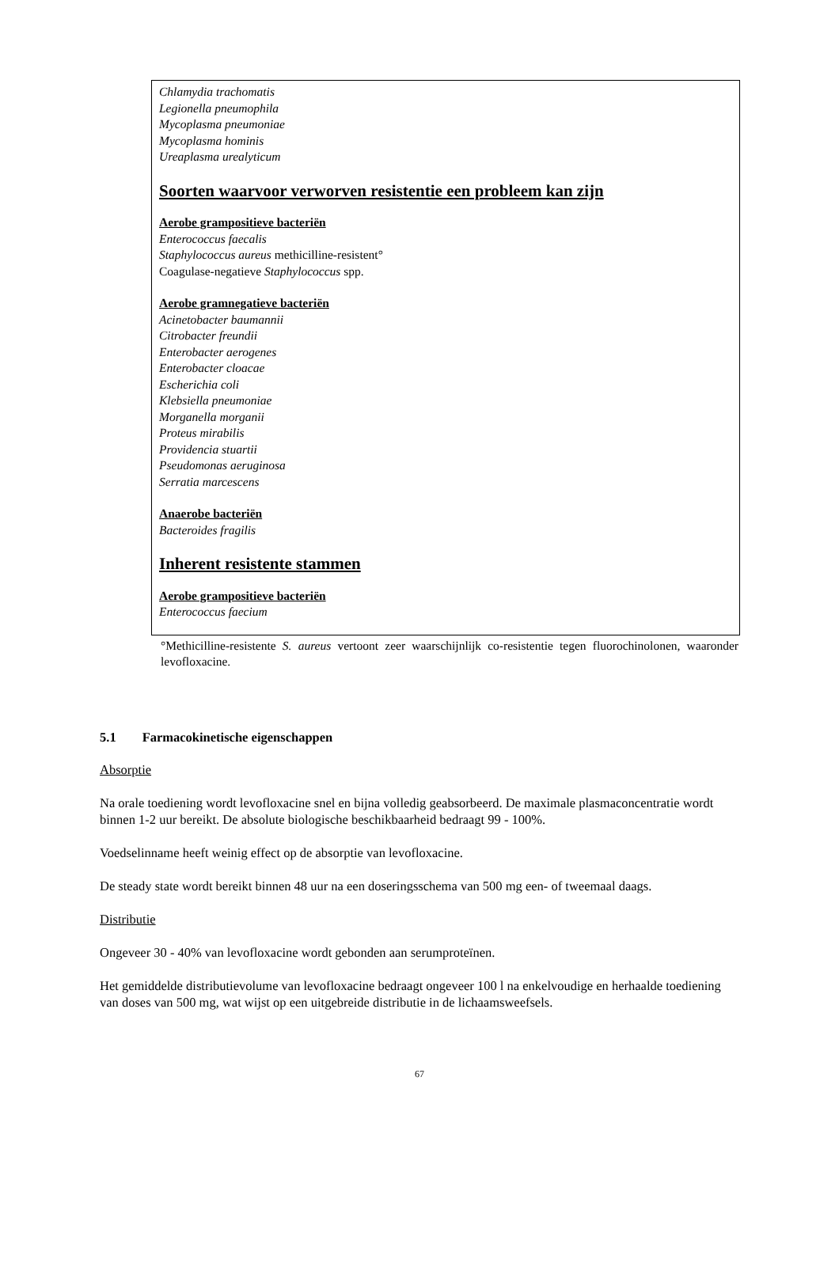| Chlamydia trachomatis Legionella pneumophila Mycoplasma pneumoniae Mycoplasma hominis Ureaplasma urealyticum Soorten waarvoor verworven resistentie een probleem kan zijn Aerobe grampositieve bacteriën Enterococcus faecalis Staphylococcus aureus methicilline-resistent° Coagulase-negatieve Staphylococcus spp. Aerobe gramnegatieve bacteriën Acinetobacter baumannii Citrobacter freundii Enterobacter aerogenes Enterobacter cloacae Escherichia coli Klebsiella pneumoniae Morganella morganii Proteus mirabilis Providencia stuartii Pseudomonas aeruginosa Serratia marcescens Anaerobe bacteriën Bacteroides fragilis Inherent resistente stammen Aerobe grampositieve bacteriën Enterococcus faecium |
°Methicilline-resistente S. aureus vertoont zeer waarschijnlijk co-resistentie tegen fluorochinolonen, waaronder levofloxacine.
5.1 Farmacokinetische eigenschappen
Absorptie
Na orale toediening wordt levofloxacine snel en bijna volledig geabsorbeerd. De maximale plasmaconcentratie wordt binnen 1-2 uur bereikt. De absolute biologische beschikbaarheid bedraagt 99 - 100%.
Voedselinname heeft weinig effect op de absorptie van levofloxacine.
De steady state wordt bereikt binnen 48 uur na een doseringsschema van 500 mg een- of tweemaal daags.
Distributie
Ongeveer 30 - 40% van levofloxacine wordt gebonden aan serumproteïnen.
Het gemiddelde distributievolume van levofloxacine bedraagt ongeveer 100 l na enkelvoudige en herhaalde toediening van doses van 500 mg, wat wijst op een uitgebreide distributie in de lichaamsweefsels.
67